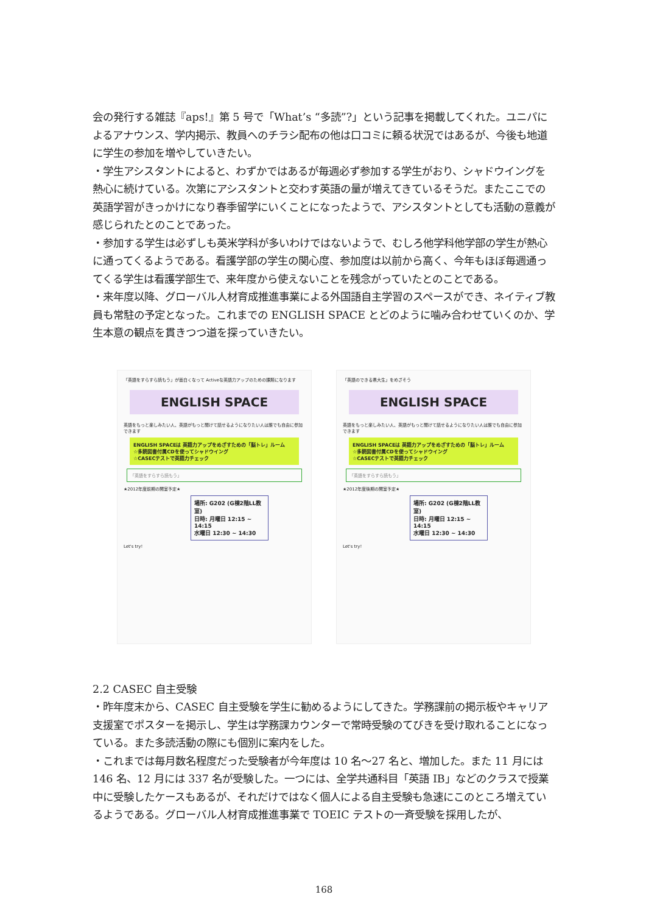会の発行する雑誌『aps!』第 5 号で「What’s “多読”?」という記事を掲載してくれた。ユニパによるアナウンス、学内掲示、教員へのチラシ配布の他は口コミに頼る状況ではあるが、今後も地道に学生の参加を増やしていきたい。
・学生アシスタントによると、わずかではあるが毎週必ず参加する学生がおり、シャドウイングを熱心に続けている。次第にアシスタントと交わす英語の量が増えてきているそうだ。またここでの英語学習がきっかけになり春季留学にいくことになったようで、アシスタントとしても活動の意義が感じられたとのことであった。
・参加する学生は必ずしも英米学科が多いわけではないようで、むしろ他学科他学部の学生が熱心に通ってくるようである。看護学部の学生の関心度、参加度は以前から高く、今年もほぼ毎週通ってくる学生は看護学部生で、来年度から使えないことを残念がっていたとのことである。
・来年度以降、グローバル人材育成推進事業による外国語自主学習のスペースができ、ネイティブ教員も常駐の予定となった。これまでの ENGLISH SPACE とどのように噛み合わせていくのか、学生本意の観点を貫きつつ道を探っていきたい。
「英語をすらすら読もう」が面白くなって Activeな英語力アップのための課題になります
ENGLISH SPACE
英語をもっと楽しみたい人、英語がもっと聞けて話せるようになりたい人は誰でも自由に参加できます
ENGLISH SPACEは 英語力アップをめざすための「脳トレ」ルーム
☆多読図書付属CDを使ってシャドウイング
☆CASECテストで英語力チェック
「英語をすらすら読もう」
★2012年度前期の開室予定★
場所: G202 (G棟2階LL教室)
日時: 月曜日 12:15 ~ 14:15
水曜日 12:30 ~ 14:30
Let's try!
「英語のできる県大生」をめざそう
ENGLISH SPACE
英語をもっと楽しみたい人、英語がもっと聞けて話せるようになりたい人は誰でも自由に参加できます
ENGLISH SPACEは 英語力アップをめざすための「脳トレ」ルーム
☆多読図書付属CDを使ってシャドウイング
☆CASECテストで英語力チェック
「英語をすらすら読もう」
★2012年度後期の開室予定★
場所: G202 (G棟2階LL教室)
日時: 月曜日 12:15 ~ 14:15
水曜日 12:30 ~ 14:30
Let's try!
2.2 CASEC 自主受験
・昨年度末から、CASEC 自主受験を学生に勧めるようにしてきた。学務課前の掲示板やキャリア支援室でポスターを掲示し、学生は学務課カウンターで常時受験のてびきを受け取れることになっている。また多読活動の際にも個別に案内をした。
・これまでは毎月数名程度だった受験者が今年度は 10 名～27 名と、増加した。また 11 月には 146 名、12 月には 337 名が受験した。一つには、全学共通科目「英語 IB」などのクラスで授業中に受験したケースもあるが、それだけではなく個人による自主受験も急速にこのところ増えているようである。グローバル人材育成推進事業で TOEIC テストの一斉受験を採用したが、
168